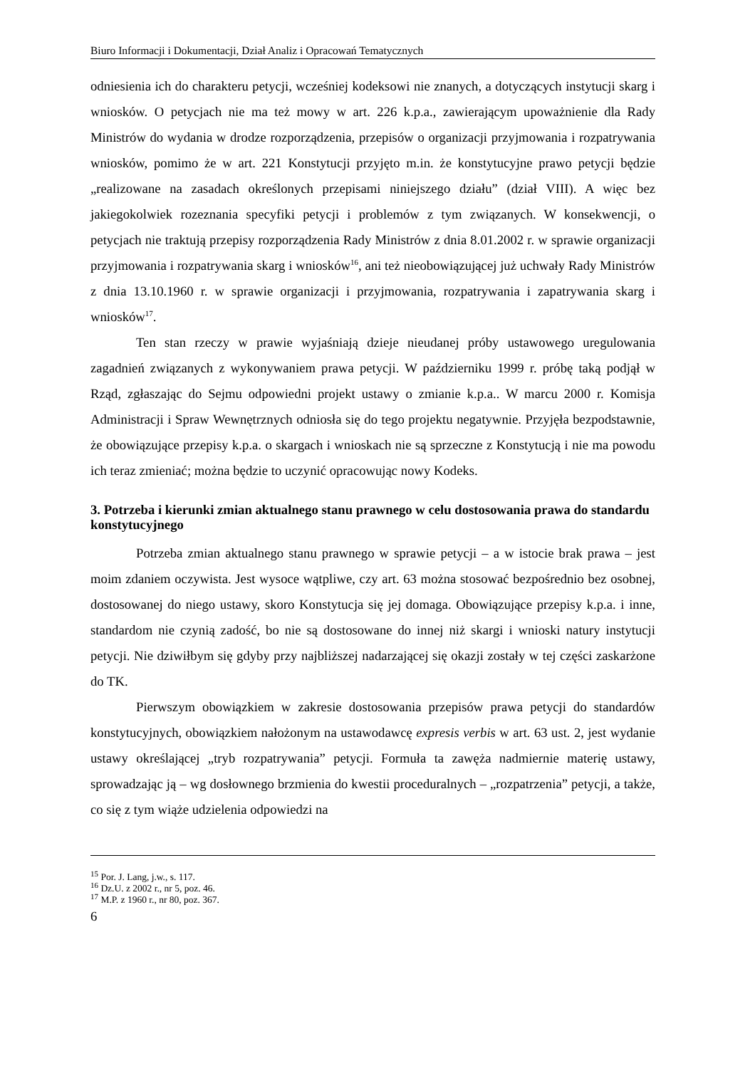Biuro Informacji i Dokumentacji, Dział Analiz i Opracowań Tematycznych
odniesienia ich do charakteru petycji, wcześniej kodeksowi nie znanych, a dotyczących instytucji skarg i wniosków. O petycjach nie ma też mowy w art. 226 k.p.a., zawierającym upoważnienie dla Rady Ministrów do wydania w drodze rozporządzenia, przepisów o organizacji przyjmowania i rozpatrywania wniosków, pomimo że w art. 221 Konstytucji przyjęto m.in. że konstytucyjne prawo petycji będzie „realizowane na zasadach określonych przepisami niniejszego działu” (dział VIII). A więc bez jakiegokolwiek rozeznania specyfiki petycji i problemów z tym związanych. W konsekwencji, o petycjach nie traktują przepisy rozporządzenia Rady Ministrów z dnia 8.01.2002 r. w sprawie organizacji przyjmowania i rozpatrywania skarg i wniosków<sup>16</sup>, ani też nieobowiązującej już uchwały Rady Ministrów z dnia 13.10.1960 r. w sprawie organizacji i przyjmowania, rozpatrywania i zapatrywania skarg i wniosków<sup>17</sup>.
Ten stan rzeczy w prawie wyjaśniają dzieje nieudanej próby ustawowego uregulowania zagadnień związanych z wykonywaniem prawa petycji. W październiku 1999 r. próbę taką podjął w Rząd, zgłaszając do Sejmu odpowiedni projekt ustawy o zmianie k.p.a.. W marcu 2000 r. Komisja Administracji i Spraw Wewnętrznych odniosła się do tego projektu negatywnie. Przyjęła bezpodstawnie, że obowiązujące przepisy k.p.a. o skargach i wnioskach nie są sprzeczne z Konstytucją i nie ma powodu ich teraz zmieniać; można będzie to uczynić opracowując nowy Kodeks.
3. Potrzeba i kierunki zmian aktualnego stanu prawnego w celu dostosowania prawa do standardu konstytucyjnego
Potrzeba zmian aktualnego stanu prawnego w sprawie petycji – a w istocie brak prawa – jest moim zdaniem oczywista. Jest wysoce wątpliwe, czy art. 63 można stosować bezpośrednio bez osobnej, dostosowanej do niego ustawy, skoro Konstytucja się jej domaga. Obowiązujące przepisy k.p.a. i inne, standardom nie czynią zadość, bo nie są dostosowane do innej niż skargi i wnioski natury instytucji petycji. Nie dziwiłbym się gdyby przy najbliższej nadarzającej się okazji zostały w tej części zaskarżone do TK.
Pierwszym obowiązkiem w zakresie dostosowania przepisów prawa petycji do standardów konstytucyjnych, obowiązkiem nałożonym na ustawodawcę expresis verbis w art. 63 ust. 2, jest wydanie ustawy określającej „tryb rozpatrywania” petycji. Formuła ta zawęża nadmiernie materię ustawy, sprowadzając ją – wg dosłownego brzmienia do kwestii proceduralnych – „rozpatrzenia” petycji, a także, co się z tym wiąże udzielenia odpowiedzi na
<sup>15</sup> Por. J. Lang, j.w., s. 117.
<sup>16</sup> Dz.U. z 2002 r., nr 5, poz. 46.
<sup>17</sup> M.P. z 1960 r., nr 80, poz. 367.
6